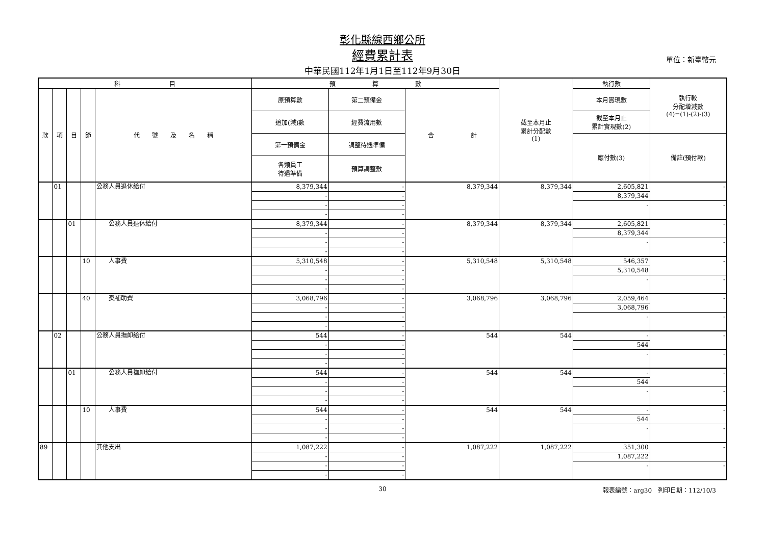彰化縣線西鄉公所
經費累計表
單位：新臺幣元
中華民國112年1月1日至112年9月30日
| 科 目 | | | | | 預 算 數 | | | 截至本月止 累計分配數 (1) | 執行數 | 執行較 分配增減數 (4)=(1)-(2)-(3) |
| --- | --- | --- | --- | --- | --- | --- | --- | --- | --- | --- |
| 款 | 項 | 目 | 節 | 代 號 及 名 稱 | 原預算數 | 第二預備金 | 合 計 | | 本月實現數 | |
| | | | | | 追加(減)數 | 經費流用數 | | | 截至本月止 累計實現數(2) | |
| | | | | | 第一預備金 | 調整待遇準備 | | | 應付數(3) | 備註(預付款) |
| | | | | | 各類員工 待遇準備 | 預算調整數 | | | | |
| | 01 | | | 公務人員退休給付 | 8,379,344 | - | 8,379,344 | 8,379,344 | 2,605,821 | - |
| | | | | | - | - | | | 8,379,344 | |
| | | | | | - | - | | | - | - |
| | | | | | - | - | | | | |
| | | 01 | | 公務人員退休給付 | 8,379,344 | - | 8,379,344 | 8,379,344 | 2,605,821 | - |
| | | | | | - | - | | | 8,379,344 | |
| | | | | | - | - | | | - | - |
| | | | | | - | - | | | | |
| | | | 10 | 人事費 | 5,310,548 | - | 5,310,548 | 5,310,548 | 546,357 | - |
| | | | | | - | - | | | 5,310,548 | |
| | | | | | - | - | | | - | - |
| | | | | | - | - | | | | |
| | | | 40 | 獎補助費 | 3,068,796 | - | 3,068,796 | 3,068,796 | 2,059,464 | - |
| | | | | | - | - | | | 3,068,796 | |
| | | | | | - | - | | | - | - |
| | | | | | - | - | | | | |
| | 02 | | | 公務人員撫卹給付 | 544 | - | 544 | 544 | - | - |
| | | | | | - | - | | | 544 | |
| | | | | | - | - | | | - | - |
| | | | | | - | - | | | | |
| | | 01 | | 公務人員撫卹給付 | 544 | - | 544 | 544 | - | - |
| | | | | | - | - | | | 544 | |
| | | | | | - | - | | | - | - |
| | | | | | - | - | | | | |
| | | | 10 | 人事費 | 544 | - | 544 | 544 | - | - |
| | | | | | - | - | | | 544 | |
| | | | | | - | - | | | - | - |
| | | | | | - | - | | | | |
| 89 | | | | 其他支出 | 1,087,222 | - | 1,087,222 | 1,087,222 | 351,300 | - |
| | | | | | - | - | | | 1,087,222 | |
| | | | | | - | - | | | - | - |
| | | | | | - | - | | | | |
30 報表編號：arg30　列印日期：112/10/3